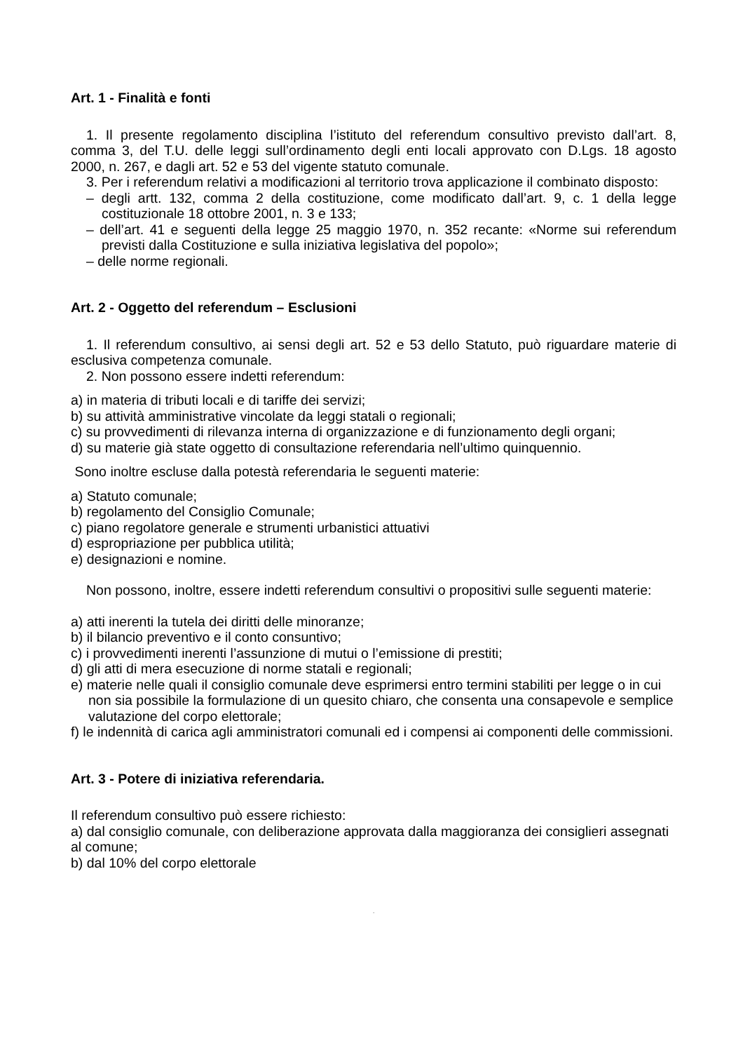Art. 1 - Finalità e fonti
1. Il presente regolamento disciplina l’istituto del referendum consultivo previsto dall’art. 8, comma 3, del T.U. delle leggi sull’ordinamento degli enti locali approvato con D.Lgs. 18 agosto 2000, n. 267, e dagli art. 52 e 53 del vigente statuto comunale.
3. Per i referendum relativi a modificazioni al territorio trova applicazione il combinato disposto:
– degli artt. 132, comma 2 della costituzione, come modificato dall’art. 9, c. 1 della legge costituzionale 18 ottobre 2001, n. 3 e 133;
– dell’art. 41 e seguenti della legge 25 maggio 1970, n. 352 recante: «Norme sui referendum previsti dalla Costituzione e sulla iniziativa legislativa del popolo»;
– delle norme regionali.
Art. 2 - Oggetto del referendum – Esclusioni
1. Il referendum consultivo, ai sensi degli art. 52 e 53 dello Statuto, può riguardare materie di esclusiva competenza comunale.
2. Non possono essere indetti referendum:
a) in materia di tributi locali e di tariffe dei servizi;
b) su attività amministrative vincolate da leggi statali o regionali;
c) su provvedimenti di rilevanza interna di organizzazione e di funzionamento degli organi;
d) su materie già state oggetto di consultazione referendaria nell’ultimo quinquennio.
Sono inoltre escluse dalla potestà referendaria le seguenti materie:
a) Statuto comunale;
b) regolamento del Consiglio Comunale;
c) piano regolatore generale e strumenti urbanistici attuativi
d) espropriazione per pubblica utilità;
e) designazioni e nomine.
Non possono, inoltre, essere indetti referendum consultivi o propositivi sulle seguenti materie:
a) atti inerenti la tutela dei diritti delle minoranze;
b) il bilancio preventivo e il conto consuntivo;
c) i provvedimenti inerenti l’assunzione di mutui o l’emissione di prestiti;
d) gli atti di mera esecuzione di norme statali e regionali;
e) materie nelle quali il consiglio comunale deve esprimersi entro termini stabiliti per legge o in cui non sia possibile la formulazione di un quesito chiaro, che consenta una consapevole e semplice valutazione del corpo elettorale;
f) le indennità di carica agli amministratori comunali ed i compensi ai componenti delle commissioni.
Art. 3 - Potere di iniziativa referendaria.
Il referendum consultivo può essere richiesto:
a) dal consiglio comunale, con deliberazione approvata dalla maggioranza dei consiglieri assegnati al comune;
b) dal 10% del corpo elettorale
.